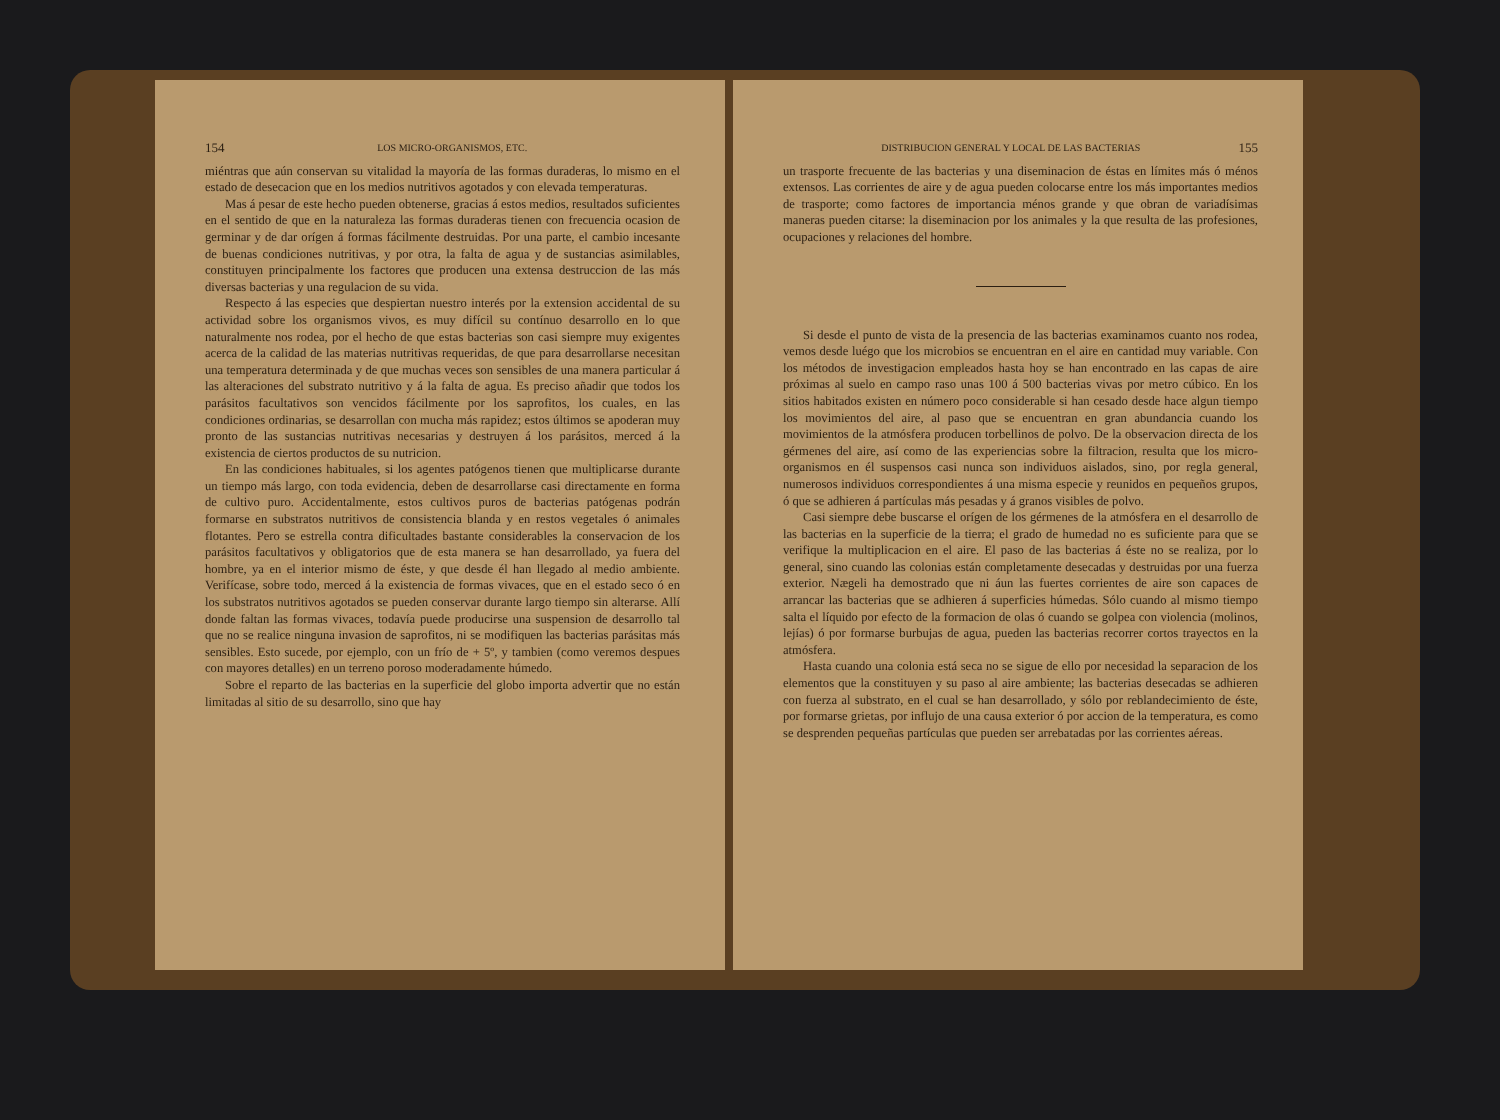154 LOS MICRO-ORGANISMOS, ETC.
miéntras que aún conservan su vitalidad la mayoría de las formas duraderas, lo mismo en el estado de desecacion que en los medios nutritivos agotados y con elevada temperaturas.
Mas á pesar de este hecho pueden obtenerse, gracias á estos medios, resultados suficientes en el sentido de que en la naturaleza las formas duraderas tienen con frecuencia ocasion de germinar y de dar orígen á formas fácilmente destruidas. Por una parte, el cambio incesante de buenas condiciones nutritivas, y por otra, la falta de agua y de sustancias asimilables, constituyen principalmente los factores que producen una extensa destruccion de las más diversas bacterias y una regulacion de su vida.
Respecto á las especies que despiertan nuestro interés por la extension accidental de su actividad sobre los organismos vivos, es muy difícil su contínuo desarrollo en lo que naturalmente nos rodea, por el hecho de que estas bacterias son casi siempre muy exigentes acerca de la calidad de las materias nutritivas requeridas, de que para desarrollarse necesitan una temperatura determinada y de que muchas veces son sensibles de una manera particular á las alteraciones del substrato nutritivo y á la falta de agua. Es preciso añadir que todos los parásitos facultativos son vencidos fácilmente por los saprofitos, los cuales, en las condiciones ordinarias, se desarrollan con mucha más rapidez; estos últimos se apoderan muy pronto de las sustancias nutritivas necesarias y destruyen á los parásitos, merced á la existencia de ciertos productos de su nutricion.
En las condiciones habituales, si los agentes patógenos tienen que multiplicarse durante un tiempo más largo, con toda evidencia, deben de desarrollarse casi directamente en forma de cultivo puro. Accidentalmente, estos cultivos puros de bacterias patógenas podrán formarse en substratos nutritivos de consistencia blanda y en restos vegetales ó animales flotantes. Pero se estrella contra dificultades bastante considerables la conservacion de los parásitos facultativos y obligatorios que de esta manera se han desarrollado, ya fuera del hombre, ya en el interior mismo de éste, y que desde él han llegado al medio ambiente. Verifícase, sobre todo, merced á la existencia de formas vivaces, que en el estado seco ó en los substratos nutritivos agotados se pueden conservar durante largo tiempo sin alterarse. Allí donde faltan las formas vivaces, todavía puede producirse una suspension de desarrollo tal que no se realice ninguna invasion de saprofitos, ni se modifiquen las bacterias parásitas más sensibles. Esto sucede, por ejemplo, con un frío de + 5º, y tambien (como veremos despues con mayores detalles) en un terreno poroso moderadamente húmedo.
Sobre el reparto de las bacterias en la superficie del globo importa advertir que no están limitadas al sitio de su desarrollo, sino que hay
DISTRIBUCION GENERAL Y LOCAL DE LAS BACTERIAS 155
un trasporte frecuente de las bacterias y una diseminacion de éstas en límites más ó ménos extensos. Las corrientes de aire y de agua pueden colocarse entre los más importantes medios de trasporte; como factores de importancia ménos grande y que obran de variadísimas maneras pueden citarse: la diseminacion por los animales y la que resulta de las profesiones, ocupaciones y relaciones del hombre.
Si desde el punto de vista de la presencia de las bacterias examinamos cuanto nos rodea, vemos desde luégo que los microbios se encuentran en el aire en cantidad muy variable. Con los métodos de investigacion empleados hasta hoy se han encontrado en las capas de aire próximas al suelo en campo raso unas 100 á 500 bacterias vivas por metro cúbico. En los sitios habitados existen en número poco considerable si han cesado desde hace algun tiempo los movimientos del aire, al paso que se encuentran en gran abundancia cuando los movimientos de la atmósfera producen torbellinos de polvo. De la observacion directa de los gérmenes del aire, así como de las experiencias sobre la filtracion, resulta que los micro-organismos en él suspensos casi nunca son individuos aislados, sino, por regla general, numerosos individuos correspondientes á una misma especie y reunidos en pequeños grupos, ó que se adhieren á partículas más pesadas y á granos visibles de polvo.
Casi siempre debe buscarse el orígen de los gérmenes de la atmósfera en el desarrollo de las bacterias en la superficie de la tierra; el grado de humedad no es suficiente para que se verifique la multiplicacion en el aire. El paso de las bacterias á éste no se realiza, por lo general, sino cuando las colonias están completamente desecadas y destruidas por una fuerza exterior. Nægeli ha demostrado que ni áun las fuertes corrientes de aire son capaces de arrancar las bacterias que se adhieren á superficies húmedas. Sólo cuando al mismo tiempo salta el líquido por efecto de la formacion de olas ó cuando se golpea con violencia (molinos, lejías) ó por formarse burbujas de agua, pueden las bacterias recorrer cortos trayectos en la atmósfera.
Hasta cuando una colonia está seca no se sigue de ello por necesidad la separacion de los elementos que la constituyen y su paso al aire ambiente; las bacterias desecadas se adhieren con fuerza al substrato, en el cual se han desarrollado, y sólo por reblandecimiento de éste, por formarse grietas, por influjo de una causa exterior ó por accion de la temperatura, es como se desprenden pequeñas partículas que pueden ser arrebatadas por las corrientes aéreas.